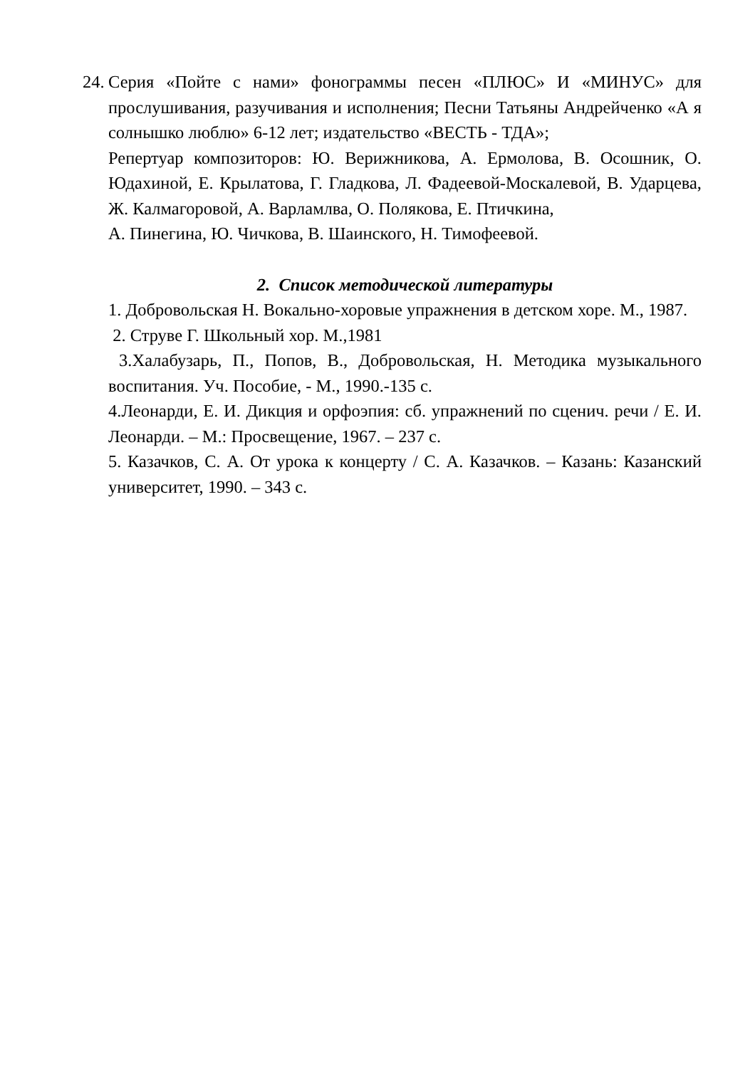24.
Серия «Пойте с нами» фонограммы песен «ПЛЮС» И «МИНУС» для прослушивания, разучивания и исполнения; Песни Татьяны Андрейченко «А я солнышко люблю» 6-12 лет; издательство «ВЕСТЬ - ТДА»;
Репертуар композиторов: Ю. Верижникова, А. Ермолова, В. Осошник, О. Юдахиной, Е. Крылатова, Г. Гладкова, Л. Фадеевой-Москалевой, В. Ударцева, Ж. Калмагоровой, А. Варламлва, О. Полякова, Е. Птичкина,
А. Пинегина, Ю. Чичкова, В. Шаинского, Н. Тимофеевой.
2. Список методической литературы
1. Добровольская Н. Вокально-хоровые упражнения в детском хоре. М., 1987.
2. Струве Г. Школьный хор. М.,1981
3.Халабузарь, П., Попов, В., Добровольская, Н. Методика музыкального воспитания. Уч. Пособие, - М., 1990.-135 с.
4.Леонарди, Е. И. Дикция и орфоэпия: сб. упражнений по сценич. речи / Е. И. Леонарди. – М.: Просвещение, 1967. – 237 с.
5. Казачков, С. А. От урока к концерту / С. А. Казачков. – Казань: Казанский университет, 1990. – 343 с.